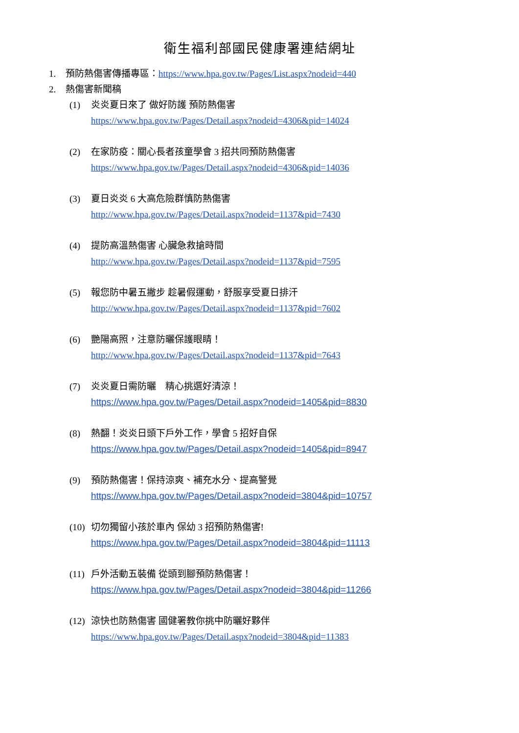衛生福利部國民健康署連結網址
1. 預防熱傷害傳播專區：https://www.hpa.gov.tw/Pages/List.aspx?nodeid=440
2. 熱傷害新聞稿
(1) 炎炎夏日來了 做好防護 預防熱傷害
https://www.hpa.gov.tw/Pages/Detail.aspx?nodeid=4306&pid=14024
(2) 在家防疫：關心長者孩童學會 3 招共同預防熱傷害
https://www.hpa.gov.tw/Pages/Detail.aspx?nodeid=4306&pid=14036
(3) 夏日炎炎 6 大高危險群慎防熱傷害
http://www.hpa.gov.tw/Pages/Detail.aspx?nodeid=1137&pid=7430
(4) 提防高溫熱傷害 心臟急救搶時間
http://www.hpa.gov.tw/Pages/Detail.aspx?nodeid=1137&pid=7595
(5) 報您防中暑五撇步 趁暑假運動，舒服享受夏日排汗
http://www.hpa.gov.tw/Pages/Detail.aspx?nodeid=1137&pid=7602
(6) 艷陽高照，注意防曬保護眼睛！
http://www.hpa.gov.tw/Pages/Detail.aspx?nodeid=1137&pid=7643
(7) 炎炎夏日需防曬　精心挑選好清涼！
https://www.hpa.gov.tw/Pages/Detail.aspx?nodeid=1405&pid=8830
(8) 熱翻！炎炎日頭下戶外工作，學會 5 招好自保
https://www.hpa.gov.tw/Pages/Detail.aspx?nodeid=1405&pid=8947
(9) 預防熱傷害！保持涼爽、補充水分、提高警覺
https://www.hpa.gov.tw/Pages/Detail.aspx?nodeid=3804&pid=10757
(10) 切勿獨留小孩於車內 保幼 3 招預防熱傷害!
https://www.hpa.gov.tw/Pages/Detail.aspx?nodeid=3804&pid=11113
(11) 戶外活動五裝備 從頭到腳預防熱傷害！
https://www.hpa.gov.tw/Pages/Detail.aspx?nodeid=3804&pid=11266
(12) 涼快也防熱傷害 國健署教你挑中防曬好夥伴
https://www.hpa.gov.tw/Pages/Detail.aspx?nodeid=3804&pid=11383